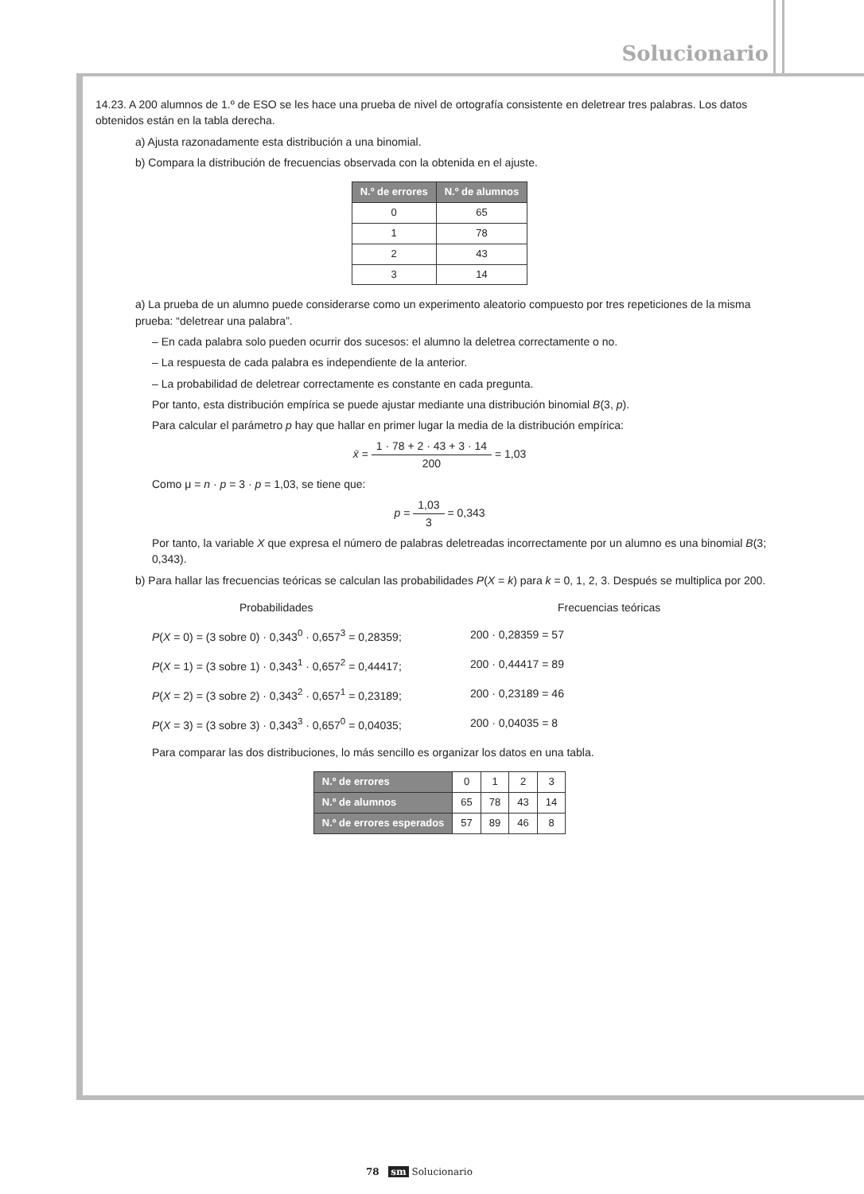Solucionario
14.23. A 200 alumnos de 1.º de ESO se les hace una prueba de nivel de ortografía consistente en deletrear tres palabras. Los datos obtenidos están en la tabla derecha.
a) Ajusta razonadamente esta distribución a una binomial.
b) Compara la distribución de frecuencias observada con la obtenida en el ajuste.
| N.º de errores | N.º de alumnos |
| --- | --- |
| 0 | 65 |
| 1 | 78 |
| 2 | 43 |
| 3 | 14 |
a) La prueba de un alumno puede considerarse como un experimento aleatorio compuesto por tres repeticiones de la misma prueba: “deletrear una palabra”.
– En cada palabra solo pueden ocurrir dos sucesos: el alumno la deletrea correctamente o no.
– La respuesta de cada palabra es independiente de la anterior.
– La probabilidad de deletrear correctamente es constante en cada pregunta.
Por tanto, esta distribución empírica se puede ajustar mediante una distribución binomial B(3, p).
Para calcular el parámetro p hay que hallar en primer lugar la media de la distribución empírica:
x̄ = 1 · 78 + 2 · 43 + 3 · 14 200 = 1,03
Como μ = n · p = 3 · p = 1,03, se tiene que:
p = 1,03 3 = 0,343
Por tanto, la variable X que expresa el número de palabras deletreadas incorrectamente por un alumno es una binomial B(3; 0,343).
b) Para hallar las frecuencias teóricas se calculan las probabilidades P(X = k) para k = 0, 1, 2, 3. Después se multiplica por 200.
Probabilidades Frecuencias teóricas
P(X = 0) = (3 sobre 0) · 0,343<sup>0</sup> · 0,657<sup>3</sup> = 0,28359;
200 · 0,28359 = 57
P(X = 1) = (3 sobre 1) · 0,343<sup>1</sup> · 0,657<sup>2</sup> = 0,44417;
200 · 0,44417 = 89
P(X = 2) = (3 sobre 2) · 0,343<sup>2</sup> · 0,657<sup>1</sup> = 0,23189;
200 · 0,23189 = 46
P(X = 3) = (3 sobre 3) · 0,343<sup>3</sup> · 0,657<sup>0</sup> = 0,04035;
200 · 0,04035 = 8
Para comparar las dos distribuciones, lo más sencillo es organizar los datos en una tabla.
| N.º de errores | 0 | 1 | 2 | 3 |
| N.º de alumnos | 65 | 78 | 43 | 14 |
| N.º de errores esperados | 57 | 89 | 46 | 8 |
78 sm Solucionario